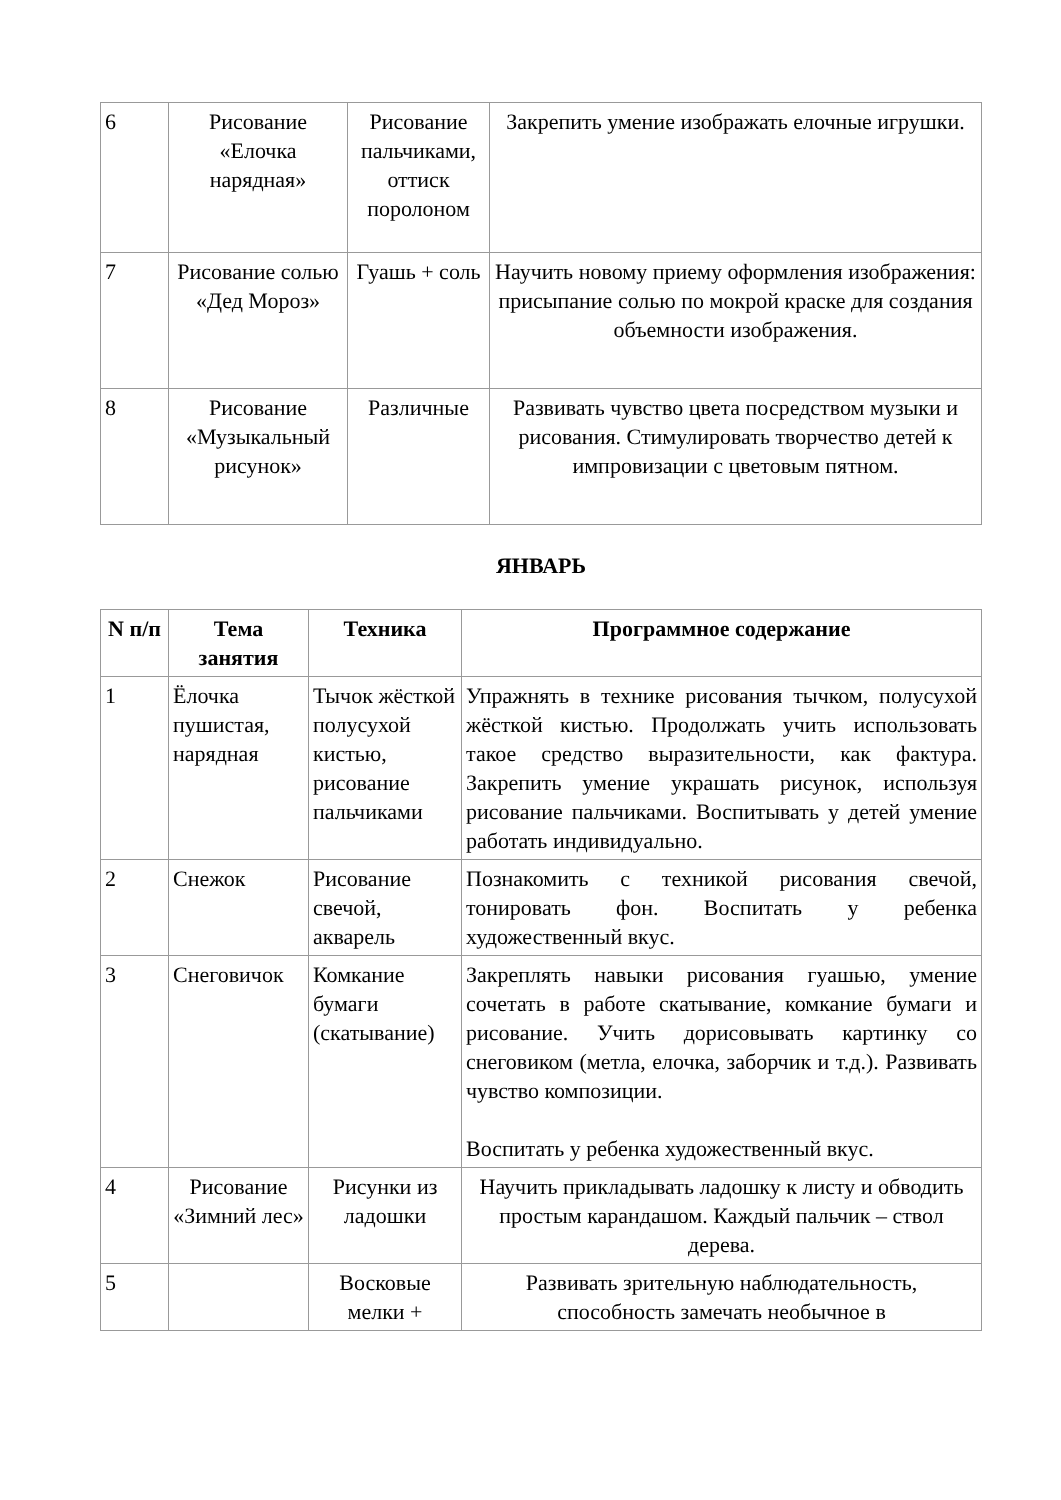| 6 | Рисование «Елочка нарядная» | Рисование пальчиками, оттиск поролоном | Закрепить умение изображать елочные игрушки. |
| 7 | Рисование солью «Дед Мороз» | Гуашь + соль | Научить новому приему оформления изображения: присыпание солью по мокрой краске для создания объемности изображения. |
| 8 | Рисование «Музыкальный рисунок» | Различные | Развивать чувство цвета посредством музыки и рисования. Стимулировать творчество детей к импровизации с цветовым пятном. |
ЯНВАРЬ
| N п/п | Тема занятия | Техника | Программное содержание |
| --- | --- | --- | --- |
| 1 | Ёлочка пушистая, нарядная | Тычок жёсткой полусухой кистью, рисование пальчиками | Упражнять в технике рисования тычком, полусухой жёсткой кистью. Продолжать учить использовать такое средство выразительности, как фактура. Закрепить умение украшать рисунок, используя рисование пальчиками. Воспитывать у детей умение работать индивидуально. |
| 2 | Снежок | Рисование свечой, акварель | Познакомить с техникой рисования свечой, тонировать фон. Воспитать у ребенка художественный вкус. |
| 3 | Снеговичок | Комкание бумаги (скатывание) | Закреплять навыки рисования гуашью, умение сочетать в работе скатывание, комкание бумаги и рисование. Учить дорисовывать картинку со снеговиком (метла, елочка, заборчик и т.д.). Развивать чувство композиции. Воспитать у ребенка художественный вкус. |
| 4 | Рисование «Зимний лес» | Рисунки из ладошки | Научить прикладывать ладошку к листу и обводить простым карандашом. Каждый пальчик – ствол дерева. |
| 5 | | Восковые мелки + | Развивать зрительную наблюдательность, способность замечать необычное в |